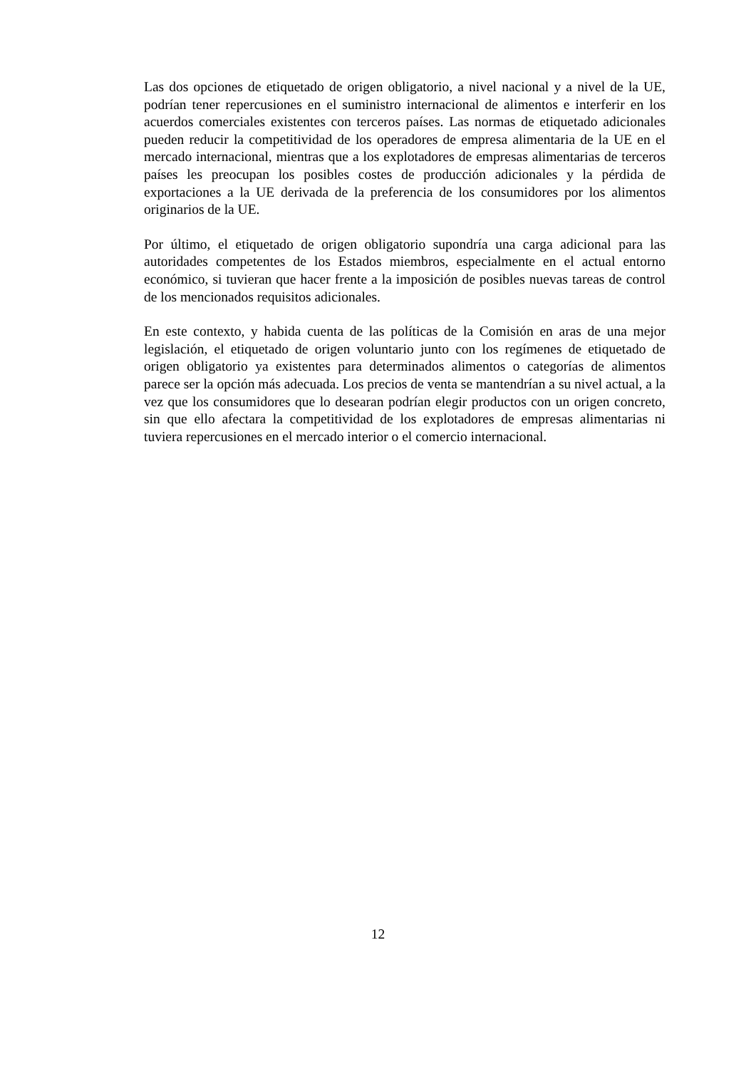Las dos opciones de etiquetado de origen obligatorio, a nivel nacional y a nivel de la UE, podrían tener repercusiones en el suministro internacional de alimentos e interferir en los acuerdos comerciales existentes con terceros países. Las normas de etiquetado adicionales pueden reducir la competitividad de los operadores de empresa alimentaria de la UE en el mercado internacional, mientras que a los explotadores de empresas alimentarias de terceros países les preocupan los posibles costes de producción adicionales y la pérdida de exportaciones a la UE derivada de la preferencia de los consumidores por los alimentos originarios de la UE.
Por último, el etiquetado de origen obligatorio supondría una carga adicional para las autoridades competentes de los Estados miembros, especialmente en el actual entorno económico, si tuvieran que hacer frente a la imposición de posibles nuevas tareas de control de los mencionados requisitos adicionales.
En este contexto, y habida cuenta de las políticas de la Comisión en aras de una mejor legislación, el etiquetado de origen voluntario junto con los regímenes de etiquetado de origen obligatorio ya existentes para determinados alimentos o categorías de alimentos parece ser la opción más adecuada. Los precios de venta se mantendrían a su nivel actual, a la vez que los consumidores que lo desearan podrían elegir productos con un origen concreto, sin que ello afectara la competitividad de los explotadores de empresas alimentarias ni tuviera repercusiones en el mercado interior o el comercio internacional.
12